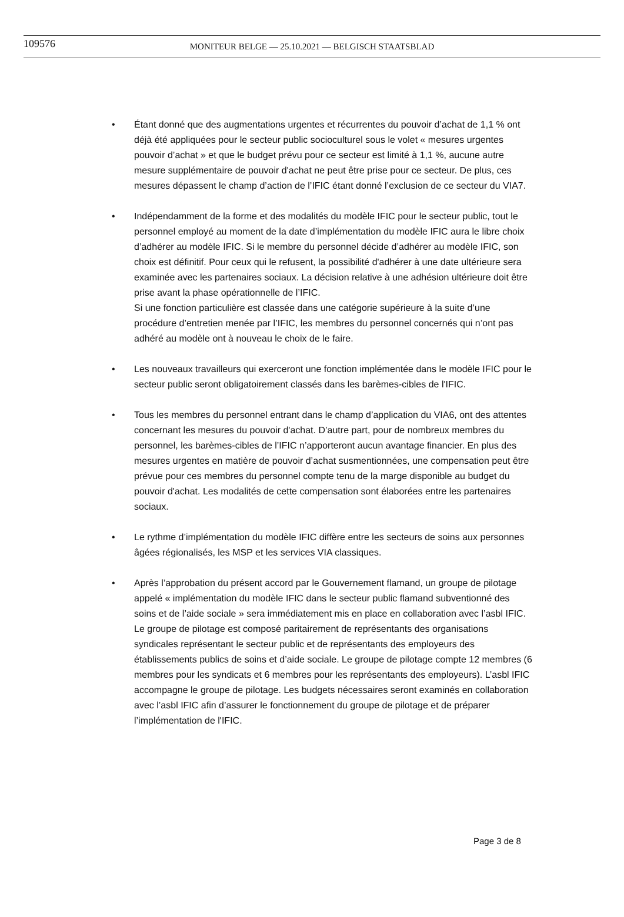109576 MONITEUR BELGE — 25.10.2021 — BELGISCH STAATSBLAD
• Étant donné que des augmentations urgentes et récurrentes du pouvoir d’achat de 1,1 % ont déjà été appliquées pour le secteur public socioculturel sous le volet « mesures urgentes pouvoir d’achat » et que le budget prévu pour ce secteur est limité à 1,1 %, aucune autre mesure supplémentaire de pouvoir d'achat ne peut être prise pour ce secteur. De plus, ces mesures dépassent le champ d’action de l’IFIC étant donné l’exclusion de ce secteur du VIA7.
• Indépendamment de la forme et des modalités du modèle IFIC pour le secteur public, tout le personnel employé au moment de la date d’implémentation du modèle IFIC aura le libre choix d’adhérer au modèle IFIC. Si le membre du personnel décide d’adhérer au modèle IFIC, son choix est définitif. Pour ceux qui le refusent, la possibilité d'adhérer à une date ultérieure sera examinée avec les partenaires sociaux. La décision relative à une adhésion ultérieure doit être prise avant la phase opérationnelle de l’IFIC.
Si une fonction particulière est classée dans une catégorie supérieure à la suite d’une procédure d’entretien menée par l’IFIC, les membres du personnel concernés qui n’ont pas adhéré au modèle ont à nouveau le choix de le faire.
• Les nouveaux travailleurs qui exerceront une fonction implémentée dans le modèle IFIC pour le secteur public seront obligatoirement classés dans les barèmes-cibles de l'IFIC.
• Tous les membres du personnel entrant dans le champ d’application du VIA6, ont des attentes concernant les mesures du pouvoir d'achat. D’autre part, pour de nombreux membres du personnel, les barèmes-cibles de l’IFIC n’apporteront aucun avantage financier. En plus des mesures urgentes en matière de pouvoir d’achat susmentionnées, une compensation peut être prévue pour ces membres du personnel compte tenu de la marge disponible au budget du pouvoir d'achat. Les modalités de cette compensation sont élaborées entre les partenaires sociaux.
• Le rythme d’implémentation du modèle IFIC diffère entre les secteurs de soins aux personnes âgées régionalisés, les MSP et les services VIA classiques.
• Après l’approbation du présent accord par le Gouvernement flamand, un groupe de pilotage appelé « implémentation du modèle IFIC dans le secteur public flamand subventionné des soins et de l’aide sociale » sera immédiatement mis en place en collaboration avec l’asbl IFIC. Le groupe de pilotage est composé paritairement de représentants des organisations syndicales représentant le secteur public et de représentants des employeurs des établissements publics de soins et d’aide sociale. Le groupe de pilotage compte 12 membres (6 membres pour les syndicats et 6 membres pour les représentants des employeurs). L’asbl IFIC accompagne le groupe de pilotage. Les budgets nécessaires seront examinés en collaboration avec l’asbl IFIC afin d’assurer le fonctionnement du groupe de pilotage et de préparer l’implémentation de l'IFIC.
Page 3 de 8